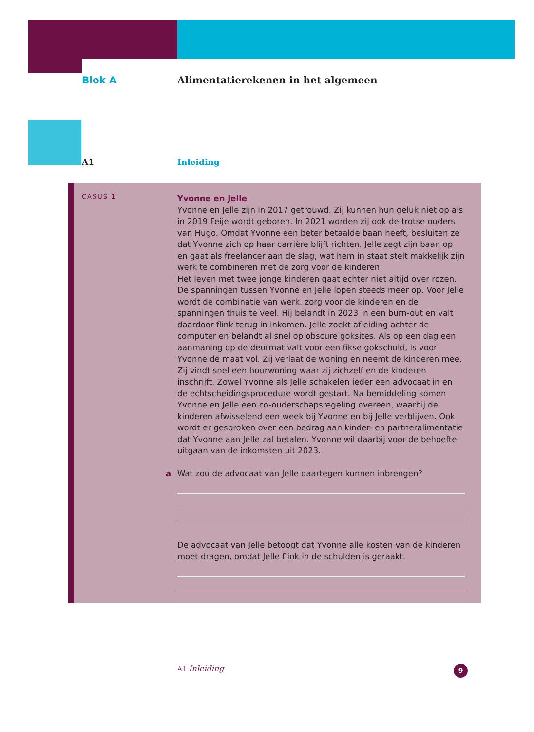Blok A Alimentatierekenen in het algemeen
A1 Inleiding
CASUS 1
Yvonne en Jelle
Yvonne en Jelle zijn in 2017 getrouwd. Zij kunnen hun geluk niet op als in 2019 Feije wordt geboren. In 2021 worden zij ook de trotse ouders van Hugo. Omdat Yvonne een beter betaalde baan heeft, besluiten ze dat Yvonne zich op haar carrière blijft richten. Jelle zegt zijn baan op en gaat als freelancer aan de slag, wat hem in staat stelt makkelijk zijn werk te combineren met de zorg voor de kinderen.
Het leven met twee jonge kinderen gaat echter niet altijd over rozen. De spanningen tussen Yvonne en Jelle lopen steeds meer op. Voor Jelle wordt de combinatie van werk, zorg voor de kinderen en de spanningen thuis te veel. Hij belandt in 2023 in een burn-out en valt daardoor flink terug in inkomen. Jelle zoekt afleiding achter de computer en belandt al snel op obscure goksites. Als op een dag een aanmaning op de deurmat valt voor een fikse gokschuld, is voor Yvonne de maat vol. Zij verlaat de woning en neemt de kinderen mee. Zij vindt snel een huurwoning waar zij zichzelf en de kinderen inschrijft. Zowel Yvonne als Jelle schakelen ieder een advocaat in en de echtscheidingsprocedure wordt gestart. Na bemiddeling komen Yvonne en Jelle een co-ouderschapsregeling overeen, waarbij de kinderen afwisselend een week bij Yvonne en bij Jelle verblijven. Ook wordt er gesproken over een bedrag aan kinder- en partneralimentatie dat Yvonne aan Jelle zal betalen. Yvonne wil daarbij voor de behoefte uitgaan van de inkomsten uit 2023.
a Wat zou de advocaat van Jelle daartegen kunnen inbrengen?
De advocaat van Jelle betoogt dat Yvonne alle kosten van de kinderen moet dragen, omdat Jelle flink in de schulden is geraakt.
A1 Inleiding 9